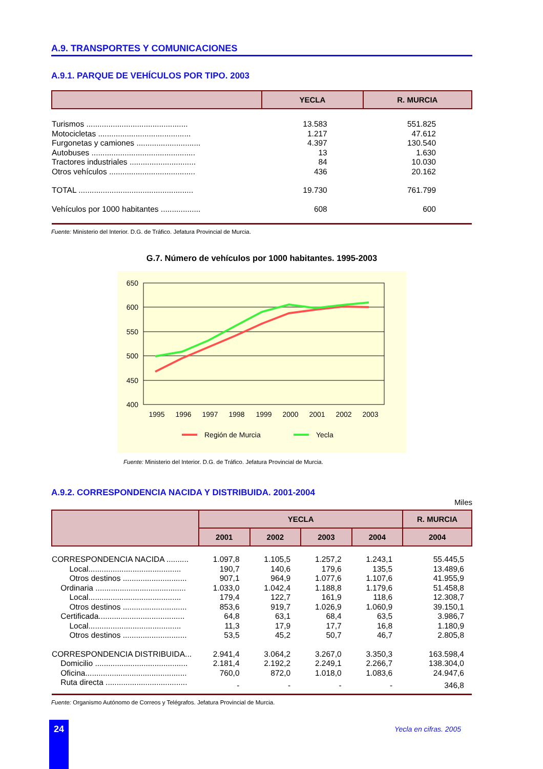A.9. TRANSPORTES Y COMUNICACIONES
A.9.1. PARQUE DE VEHÍCULOS POR TIPO. 2003
| | YECLA | R. MURCIA |
| --- | --- | --- |
| Turismos .............................................. | 13.583 | 551.825 |
| Motocicletas .......................................... | 1.217 | 47.612 |
| Furgonetas y camiones ............................. | 4.397 | 130.540 |
| Autobuses ............................................... | 13 | 1.630 |
| Tractores industriales .............................. | 84 | 10.030 |
| Otros vehículos ....................................... | 436 | 20.162 |
| TOTAL .................................................... | 19.730 | 761.799 |
| Vehículos por 1000 habitantes .................. | 608 | 600 |
Fuente: Ministerio del Interior. D.G. de Tráfico. Jefatura Provincial de Murcia.
G.7. Número de vehículos por 1000 habitantes. 1995-2003
650
600
550
500
450
400
1995
1996
1997
1998
1999
2000
2001
2002
2003
Región de Murcia
Yecla
Fuente: Ministerio del Interior. D.G. de Tráfico. Jefatura Provincial de Murcia.
A.9.2. CORRESPONDENCIA NACIDA Y DISTRIBUIDA. 2001-2004
Miles
| | YECLA | | | | R. MURCIA |
| --- | --- | --- | --- | --- | --- |
| | 2001 | 2002 | 2003 | 2004 | 2004 |
| CORRESPONDENCIA NACIDA .......... | 1.097,8 | 1.105,5 | 1.257,2 | 1.243,1 | 55.445,5 |
| Local.......................................... | 190,7 | 140,6 | 179,6 | 135,5 | 13.489,6 |
| Otros destinos ............................. | 907,1 | 964,9 | 1.077,6 | 1.107,6 | 41.955,9 |
| Ordinaria ......................................... | 1.033,0 | 1.042,4 | 1.188,8 | 1.179,6 | 51.458,8 |
| Local.......................................... | 179,4 | 122,7 | 161,9 | 118,6 | 12.308,7 |
| Otros destinos ............................. | 853,6 | 919,7 | 1.026,9 | 1.060,9 | 39.150,1 |
| Certificada....................................... | 64,8 | 63,1 | 68,4 | 63,5 | 3.986,7 |
| Local.......................................... | 11,3 | 17,9 | 17,7 | 16,8 | 1.180,9 |
| Otros destinos ............................. | 53,5 | 45,2 | 50,7 | 46,7 | 2.805,8 |
| CORRESPONDENCIA DISTRIBUIDA... | 2.941,4 | 3.064,2 | 3.267,0 | 3.350,3 | 163.598,4 |
| Domicilio .......................................... | 2.181,4 | 2.192,2 | 2.249,1 | 2.266,7 | 138.304,0 |
| Oficina.............................................. | 760,0 | 872,0 | 1.018,0 | 1.083,6 | 24.947,6 |
| Ruta directa ..................................... | - | - | - | - | 346,8 |
Fuente: Organismo Autónomo de Correos y Telégrafos. Jefatura Provincial de Murcia.
24 Yecla en cifras. 2005